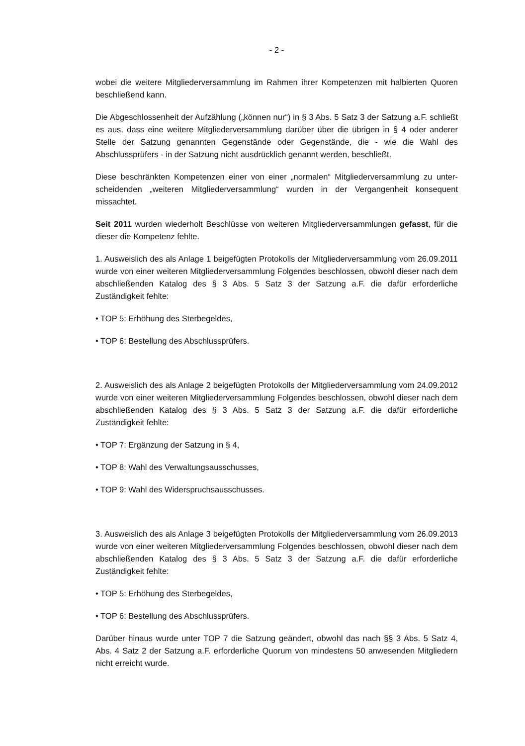- 2 -
wobei die weitere Mitgliederversammlung im Rahmen ihrer Kompetenzen mit halbierten Quoren beschließend kann.
Die Abgeschlossenheit der Aufzählung („können nur“) in § 3 Abs. 5 Satz 3 der Satzung a.F. schließt es aus, dass eine weitere Mitgliederversammlung darüber über die übrigen in § 4 oder anderer Stelle der Satzung genannten Gegenstände oder Gegenstände, die - wie die Wahl des Abschlussprüfers - in der Satzung nicht ausdrücklich genannt werden, beschließt.
Diese beschränkten Kompetenzen einer von einer „normalen“ Mitgliederversammlung zu unter-scheidenden „weiteren Mitgliederversammlung“ wurden in der Vergangenheit konsequent missachtet.
Seit 2011 wurden wiederholt Beschlüsse von weiteren Mitgliederversammlungen gefasst, für die dieser die Kompetenz fehlte.
1. Ausweislich des als Anlage 1 beigefügten Protokolls der Mitgliederversammlung vom 26.09.2011 wurde von einer weiteren Mitgliederversammlung Folgendes beschlossen, obwohl dieser nach dem abschließenden Katalog des § 3 Abs. 5 Satz 3 der Satzung a.F. die dafür erforderliche Zuständigkeit fehlte:
• TOP 5: Erhöhung des Sterbegeldes,
• TOP 6: Bestellung des Abschlussprüfers.
2. Ausweislich des als Anlage 2 beigefügten Protokolls der Mitgliederversammlung vom 24.09.2012 wurde von einer weiteren Mitgliederversammlung Folgendes beschlossen, obwohl dieser nach dem abschließenden Katalog des § 3 Abs. 5 Satz 3 der Satzung a.F. die dafür erforderliche Zuständigkeit fehlte:
• TOP 7: Ergänzung der Satzung in § 4,
• TOP 8: Wahl des Verwaltungsausschusses,
• TOP 9: Wahl des Widerspruchsausschusses.
3. Ausweislich des als Anlage 3 beigefügten Protokolls der Mitgliederversammlung vom 26.09.2013 wurde von einer weiteren Mitgliederversammlung Folgendes beschlossen, obwohl dieser nach dem abschließenden Katalog des § 3 Abs. 5 Satz 3 der Satzung a.F. die dafür erforderliche Zuständigkeit fehlte:
• TOP 5: Erhöhung des Sterbegeldes,
• TOP 6: Bestellung des Abschlussprüfers.
Darüber hinaus wurde unter TOP 7 die Satzung geändert, obwohl das nach §§ 3 Abs. 5 Satz 4, Abs. 4 Satz 2 der Satzung a.F. erforderliche Quorum von mindestens 50 anwesenden Mitgliedern nicht erreicht wurde.